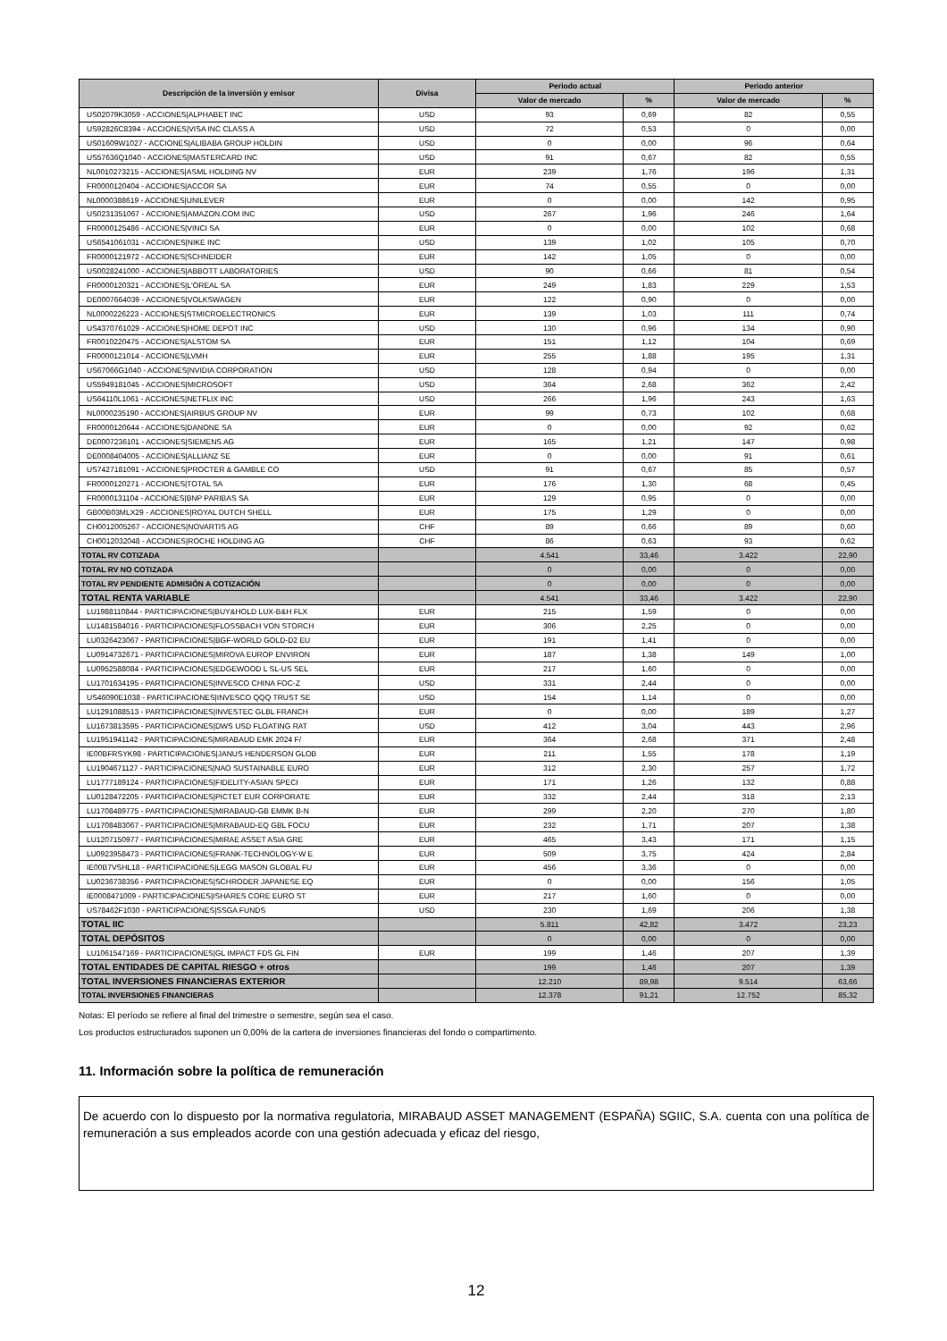| Descripción de la inversión y emisor | Divisa | Periodo actual | | Periodo anterior | |
| --- | --- | --- | --- | --- | --- |
| | | Valor de mercado | % | Valor de mercado | % |
| US02079K3059 - ACCIONES/ALPHABET INC | USD | 93 | 0,69 | 82 | 0,55 |
| US92826C8394 - ACCIONES/VISA INC CLASS A | USD | 72 | 0,53 | 0 | 0,00 |
| US01609W1027 - ACCIONES/ALIBABA GROUP HOLDIN | USD | 0 | 0,00 | 96 | 0,64 |
| US57636Q1040 - ACCIONES/MASTERCARD INC | USD | 91 | 0,67 | 82 | 0,55 |
| NL0010273215 - ACCIONES/ASML HOLDING NV | EUR | 239 | 1,76 | 196 | 1,31 |
| FR0000120404 - ACCIONES/ACCOR SA | EUR | 74 | 0,55 | 0 | 0,00 |
| NL0000388619 - ACCIONES/UNILEVER | EUR | 0 | 0,00 | 142 | 0,95 |
| US0231351067 - ACCIONES/AMAZON.COM INC | USD | 267 | 1,96 | 246 | 1,64 |
| FR0000125486 - ACCIONES/VINCI SA | EUR | 0 | 0,00 | 102 | 0,68 |
| US6541061031 - ACCIONES/NIKE INC | USD | 139 | 1,02 | 105 | 0,70 |
| FR0000121972 - ACCIONES/SCHNEIDER | EUR | 142 | 1,05 | 0 | 0,00 |
| US0028241000 - ACCIONES/ABBOTT LABORATORIES | USD | 90 | 0,66 | 81 | 0,54 |
| FR0000120321 - ACCIONES/L'OREAL SA | EUR | 249 | 1,83 | 229 | 1,53 |
| DE0007664039 - ACCIONES/VOLKSWAGEN | EUR | 122 | 0,90 | 0 | 0,00 |
| NL0000226223 - ACCIONES/STMICROELECTRONICS | EUR | 139 | 1,03 | 111 | 0,74 |
| US4370761029 - ACCIONES/HOME DEPOT INC | USD | 130 | 0,96 | 134 | 0,90 |
| FR0010220475 - ACCIONES/ALSTOM SA | EUR | 151 | 1,12 | 104 | 0,69 |
| FR0000121014 - ACCIONES/LVMH | EUR | 255 | 1,88 | 195 | 1,31 |
| US67066G1040 - ACCIONES/NVIDIA CORPORATION | USD | 128 | 0,94 | 0 | 0,00 |
| US5949181045 - ACCIONES/MICROSOFT | USD | 364 | 2,68 | 362 | 2,42 |
| US64110L1061 - ACCIONES/NETFLIX INC | USD | 266 | 1,96 | 243 | 1,63 |
| NL0000235190 - ACCIONES/AIRBUS GROUP NV | EUR | 99 | 0,73 | 102 | 0,68 |
| FR0000120644 - ACCIONES/DANONE SA | EUR | 0 | 0,00 | 92 | 0,62 |
| DE0007236101 - ACCIONES/SIEMENS AG | EUR | 165 | 1,21 | 147 | 0,98 |
| DE0008404005 - ACCIONES/ALLIANZ SE | EUR | 0 | 0,00 | 91 | 0,61 |
| US7427181091 - ACCIONES/PROCTER & GAMBLE CO | USD | 91 | 0,67 | 85 | 0,57 |
| FR0000120271 - ACCIONES/TOTAL SA | EUR | 176 | 1,30 | 68 | 0,45 |
| FR0000131104 - ACCIONES/BNP PARIBAS SA | EUR | 129 | 0,95 | 0 | 0,00 |
| GB00B03MLX29 - ACCIONES/ROYAL DUTCH SHELL | EUR | 175 | 1,29 | 0 | 0,00 |
| CH0012005267 - ACCIONES/NOVARTIS AG | CHF | 89 | 0,66 | 89 | 0,60 |
| CH0012032048 - ACCIONES/ROCHE HOLDING AG | CHF | 86 | 0,63 | 93 | 0,62 |
| TOTAL RV COTIZADA | | 4.541 | 33,46 | 3.422 | 22,90 |
| TOTAL RV NO COTIZADA | | 0 | 0,00 | 0 | 0,00 |
| TOTAL RV PENDIENTE ADMISIÓN A COTIZACIÓN | | 0 | 0,00 | 0 | 0,00 |
| TOTAL RENTA VARIABLE | | 4.541 | 33,46 | 3.422 | 22,90 |
| LU1988110844 - PARTICIPACIONES/BUY&HOLD LUX-B&H FLX | EUR | 215 | 1,59 | 0 | 0,00 |
| LU1481584016 - PARTICIPACIONES/FLOSSBACH VON STORCH | EUR | 306 | 2,25 | 0 | 0,00 |
| LU0326423067 - PARTICIPACIONES/BGF-WORLD GOLD-D2 EU | EUR | 191 | 1,41 | 0 | 0,00 |
| LU0914732671 - PARTICIPACIONES/MIROVA EUROP ENVIRON | EUR | 187 | 1,38 | 149 | 1,00 |
| LU0952588084 - PARTICIPACIONES/EDGEWOOD L SL-US SEL | EUR | 217 | 1,60 | 0 | 0,00 |
| LU1701634195 - PARTICIPACIONES/INVESCO CHINA FOC-Z | USD | 331 | 2,44 | 0 | 0,00 |
| US46090E1038 - PARTICIPACIONES/INVESCO QQQ TRUST SE | USD | 154 | 1,14 | 0 | 0,00 |
| LU1291088513 - PARTICIPACIONES/INVESTEC GLBL FRANCH | EUR | 0 | 0,00 | 189 | 1,27 |
| LU1673813595 - PARTICIPACIONES/DWS USD FLOATING RAT | USD | 412 | 3,04 | 443 | 2,96 |
| LU1951941142 - PARTICIPACIONES/MIRABAUD EMK 2024 F/ | EUR | 364 | 2,68 | 371 | 2,48 |
| IE00BFRSYK98 - PARTICIPACIONES/JANUS HENDERSON GLOB | EUR | 211 | 1,55 | 178 | 1,19 |
| LU1904671127 - PARTICIPACIONES/NAO SUSTAINABLE EURO | EUR | 312 | 2,30 | 257 | 1,72 |
| LU1777189124 - PARTICIPACIONES/FIDELITY-ASIAN SPECI | EUR | 171 | 1,26 | 132 | 0,88 |
| LU0128472205 - PARTICIPACIONES/PICTET EUR CORPORATE | EUR | 332 | 2,44 | 318 | 2,13 |
| LU1708489775 - PARTICIPACIONES/MIRABAUD-GB EMMK B-N | EUR | 299 | 2,20 | 270 | 1,80 |
| LU1708483067 - PARTICIPACIONES/MIRABAUD-EQ GBL FOCU | EUR | 232 | 1,71 | 207 | 1,38 |
| LU1207150977 - PARTICIPACIONES/MIRAE ASSET ASIA GRE | EUR | 465 | 3,43 | 171 | 1,15 |
| LU0923958473 - PARTICIPACIONES/FRANK-TECHNOLOGY-W E | EUR | 509 | 3,75 | 424 | 2,84 |
| IE00B7VSHL18 - PARTICIPACIONES/LEGG MASON GLOBAL FU | EUR | 456 | 3,36 | 0 | 0,00 |
| LU0236738356 - PARTICIPACIONES/SCHRODER JAPANESE EQ | EUR | 0 | 0,00 | 156 | 1,05 |
| IE0008471009 - PARTICIPACIONES/ISHARES CORE EURO ST | EUR | 217 | 1,60 | 0 | 0,00 |
| US78462F1030 - PARTICIPACIONES/SSGA FUNDS | USD | 230 | 1,69 | 206 | 1,38 |
| TOTAL IIC | | 5.811 | 42,82 | 3.472 | 23,23 |
| TOTAL DEPÓSITOS | | 0 | 0,00 | 0 | 0,00 |
| LU1061547169 - PARTICIPACIONES/GL IMPACT FDS GL FIN | EUR | 199 | 1,46 | 207 | 1,39 |
| TOTAL ENTIDADES DE CAPITAL RIESGO + otros | | 199 | 1,46 | 207 | 1,39 |
| TOTAL INVERSIONES FINANCIERAS EXTERIOR | | 12.210 | 89,98 | 9.514 | 63,66 |
| TOTAL INVERSIONES FINANCIERAS | | 12.378 | 91,21 | 12.752 | 85,32 |
Notas: El período se refiere al final del trimestre o semestre, según sea el caso.
Los productos estructurados suponen un 0,00% de la cartera de inversiones financieras del fondo o compartimento.
11. Información sobre la política de remuneración
De acuerdo con lo dispuesto por la normativa regulatoria, MIRABAUD ASSET MANAGEMENT (ESPAÑA) SGIIC, S.A. cuenta con una política de remuneración a sus empleados acorde con una gestión adecuada y eficaz del riesgo,
12